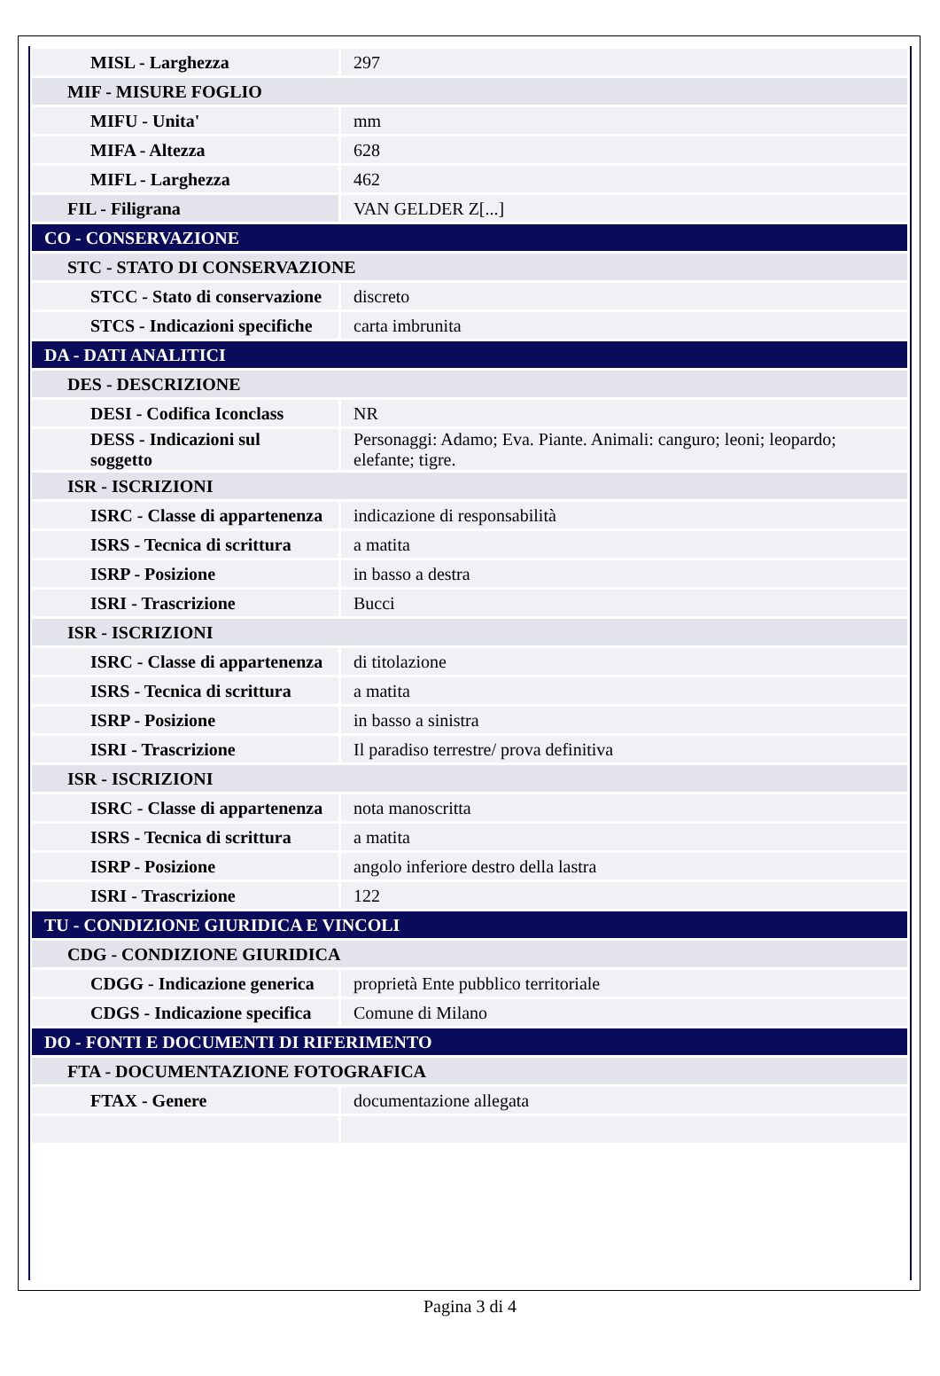| MISL - Larghezza | 297 |
| MIF - MISURE FOGLIO | |
| MIFU - Unita' | mm |
| MIFA - Altezza | 628 |
| MIFL - Larghezza | 462 |
| FIL - Filigrana | VAN GELDER Z[...] |
| CO - CONSERVAZIONE | |
| STC - STATO DI CONSERVAZIONE | |
| STCC - Stato di conservazione | discreto |
| STCS - Indicazioni specifiche | carta imbrunita |
| DA - DATI ANALITICI | |
| DES - DESCRIZIONE | |
| DESI - Codifica Iconclass | NR |
| DESS - Indicazioni sul soggetto | Personaggi: Adamo; Eva. Piante. Animali: canguro; leoni; leopardo; elefante; tigre. |
| ISR - ISCRIZIONI | |
| ISRC - Classe di appartenenza | indicazione di responsabilità |
| ISRS - Tecnica di scrittura | a matita |
| ISRP - Posizione | in basso a destra |
| ISRI - Trascrizione | Bucci |
| ISR - ISCRIZIONI | |
| ISRC - Classe di appartenenza | di titolazione |
| ISRS - Tecnica di scrittura | a matita |
| ISRP - Posizione | in basso a sinistra |
| ISRI - Trascrizione | Il paradiso terrestre/ prova definitiva |
| ISR - ISCRIZIONI | |
| ISRC - Classe di appartenenza | nota manoscritta |
| ISRS - Tecnica di scrittura | a matita |
| ISRP - Posizione | angolo inferiore destro della lastra |
| ISRI - Trascrizione | 122 |
| TU - CONDIZIONE GIURIDICA E VINCOLI | |
| CDG - CONDIZIONE GIURIDICA | |
| CDGG - Indicazione generica | proprietà Ente pubblico territoriale |
| CDGS - Indicazione specifica | Comune di Milano |
| DO - FONTI E DOCUMENTI DI RIFERIMENTO | |
| FTA - DOCUMENTAZIONE FOTOGRAFICA | |
| FTAX - Genere | documentazione allegata |
Pagina 3 di 4